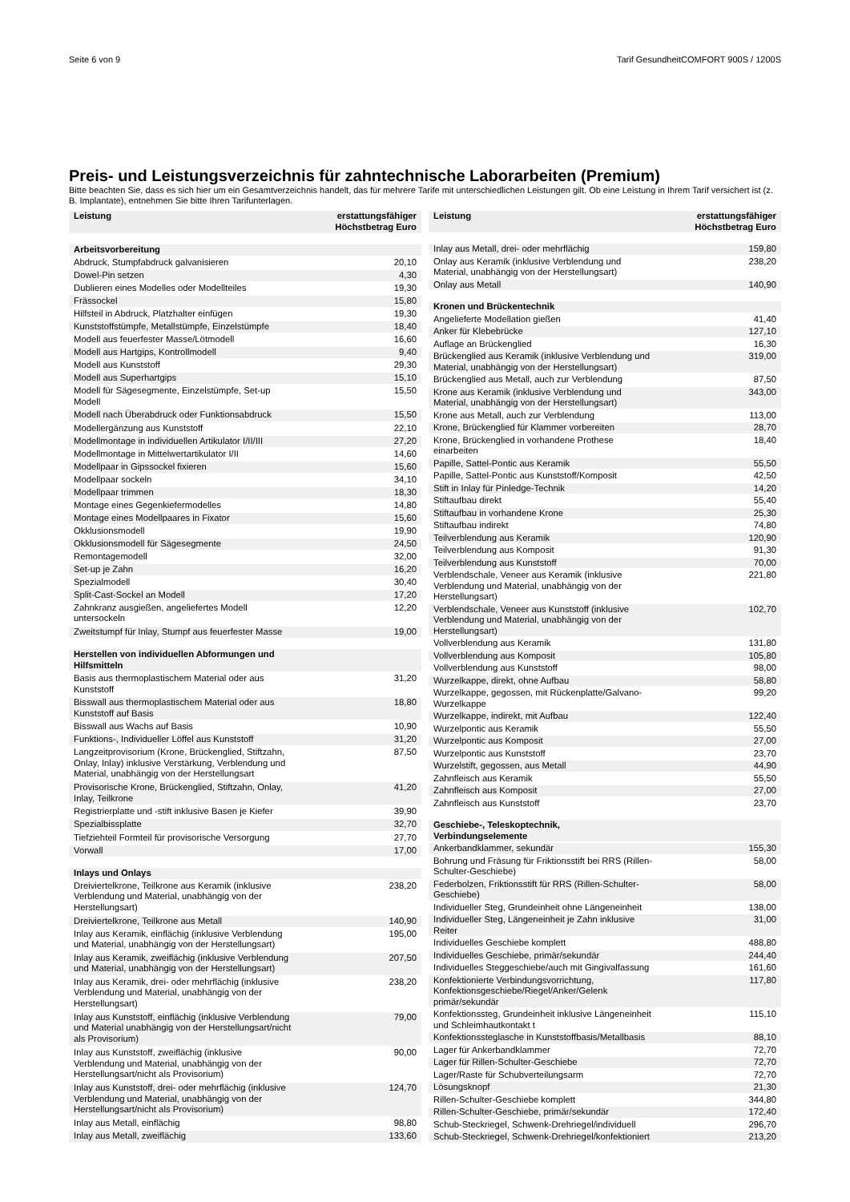Seite 6 von 9 Tarif GesundheitCOMFORT 900S / 1200S
Preis- und Leistungsverzeichnis für zahntechnische Laborarbeiten (Premium)
Bitte beachten Sie, dass es sich hier um ein Gesamtverzeichnis handelt, das für mehrere Tarife mit unterschiedlichen Leistungen gilt. Ob eine Leistung in Ihrem Tarif versichert ist (z. B. Implantate), entnehmen Sie bitte Ihren Tarifunterlagen.
| Leistung | erstattungsfähiger Höchstbetrag Euro |
| --- | --- |
| Arbeitsvorbereitung | |
| Abdruck, Stumpfabdruck galvanisieren | 20,10 |
| Dowel-Pin setzen | 4,30 |
| Dublieren eines Modelles oder Modellteiles | 19,30 |
| Frässockel | 15,80 |
| Hilfsteil in Abdruck, Platzhalter einfügen | 19,30 |
| Kunststoffstümpfe, Metallstümpfe, Einzelstümpfe | 18,40 |
| Modell aus feuerfester Masse/Lötmodell | 16,60 |
| Modell aus Hartgips, Kontrollmodell | 9,40 |
| Modell aus Kunststoff | 29,30 |
| Modell aus Superhartgips | 15,10 |
| Modell für Sägesegmente, Einzelstümpfe, Set-up Modell | 15,50 |
| Modell nach Überabdruck oder Funktionsabdruck | 15,50 |
| Modellergänzung aus Kunststoff | 22,10 |
| Modellmontage in individuellen Artikulator I/II/III | 27,20 |
| Modellmontage in Mittelwertartikulator I/II | 14,60 |
| Modellpaar in Gipssockel fixieren | 15,60 |
| Modellpaar sockeln | 34,10 |
| Modellpaar trimmen | 18,30 |
| Montage eines Gegenkiefermodelles | 14,80 |
| Montage eines Modellpaares in Fixator | 15,60 |
| Okklusionsmodell | 19,90 |
| Okklusionsmodell für Sägesegmente | 24,50 |
| Remontagemodell | 32,00 |
| Set-up je Zahn | 16,20 |
| Spezialmodell | 30,40 |
| Split-Cast-Sockel an Modell | 17,20 |
| Zahnkranz ausgießen, angeliefertes Modell untersockeln | 12,20 |
| Zweitstumpf für Inlay, Stumpf aus feuerfester Masse | 19,00 |
| Herstellen von individuellen Abformungen und Hilfsmitteln | |
| Basis aus thermoplastischem Material oder aus Kunststoff | 31,20 |
| Bisswall aus thermoplastischem Material oder aus Kunststoff auf Basis | 18,80 |
| Bisswall aus Wachs auf Basis | 10,90 |
| Funktions-, Individueller Löffel aus Kunststoff | 31,20 |
| Langzeitprovisorium (Krone, Brückenglied, Stiftzahn, Onlay, Inlay) inklusive Verstärkung, Verblendung und Material, unabhängig von der Herstellungsart | 87,50 |
| Provisorische Krone, Brückenglied, Stiftzahn, Onlay, Inlay, Teilkrone | 41,20 |
| Registrierplatte und -stift inklusive Basen je Kiefer | 39,90 |
| Spezialbissplatte | 32,70 |
| Tiefziehteil Formteil für provisorische Versorgung | 27,70 |
| Vorwall | 17,00 |
| Inlays und Onlays | |
| Dreiviertelkrone, Teilkrone aus Keramik (inklusive Verblendung und Material, unabhängig von der Herstellungsart) | 238,20 |
| Dreiviertelkrone, Teilkrone aus Metall | 140,90 |
| Inlay aus Keramik, einflächig (inklusive Verblendung und Material, unabhängig von der Herstellungsart) | 195,00 |
| Inlay aus Keramik, zweiflächig (inklusive Verblendung und Material, unabhängig von der Herstellungsart) | 207,50 |
| Inlay aus Keramik, drei- oder mehrflächig (inklusive Verblendung und Material, unabhängig von der Herstellungsart) | 238,20 |
| Inlay aus Kunststoff, einflächig (inklusive Verblendung und Material unabhängig von der Herstellungsart/nicht als Provisorium) | 79,00 |
| Inlay aus Kunststoff, zweiflächig (inklusive Verblendung und Material, unabhängig von der Herstellungsart/nicht als Provisorium) | 90,00 |
| Inlay aus Kunststoff, drei- oder mehrflächig (inklusive Verblendung und Material, unabhängig von der Herstellungsart/nicht als Provisorium) | 124,70 |
| Inlay aus Metall, einflächig | 98,80 |
| Inlay aus Metall, zweiflächig | 133,60 |
| Leistung | erstattungsfähiger Höchstbetrag Euro |
| --- | --- |
| Inlay aus Metall, drei- oder mehrflächig | 159,80 |
| Onlay aus Keramik (inklusive Verblendung und Material, unabhängig von der Herstellungsart) | 238,20 |
| Onlay aus Metall | 140,90 |
| Kronen und Brückentechnik | |
| Angelieferte Modellation gießen | 41,40 |
| Anker für Klebebrücke | 127,10 |
| Auflage an Brückenglied | 16,30 |
| Brückenglied aus Keramik (inklusive Verblendung und Material, unabhängig von der Herstellungsart) | 319,00 |
| Brückenglied aus Metall, auch zur Verblendung | 87,50 |
| Krone aus Keramik (inklusive Verblendung und Material, unabhängig von der Herstellungsart) | 343,00 |
| Krone aus Metall, auch zur Verblendung | 113,00 |
| Krone, Brückenglied für Klammer vorbereiten | 28,70 |
| Krone, Brückenglied in vorhandene Prothese einarbeiten | 18,40 |
| Papille, Sattel-Pontic aus Keramik | 55,50 |
| Papille, Sattel-Pontic aus Kunststoff/Komposit | 42,50 |
| Stift in Inlay für Pinledge-Technik | 14,20 |
| Stiftaufbau direkt | 55,40 |
| Stiftaufbau in vorhandene Krone | 25,30 |
| Stiftaufbau indirekt | 74,80 |
| Teilverblendung aus Keramik | 120,90 |
| Teilverblendung aus Komposit | 91,30 |
| Teilverblendung aus Kunststoff | 70,00 |
| Verblendschale, Veneer aus Keramik (inklusive Verblendung und Material, unabhängig von der Herstellungsart) | 221,80 |
| Verblendschale, Veneer aus Kunststoff (inklusive Verblendung und Material, unabhängig von der Herstellungsart) | 102,70 |
| Vollverblendung aus Keramik | 131,80 |
| Vollverblendung aus Komposit | 105,80 |
| Vollverblendung aus Kunststoff | 98,00 |
| Wurzelkappe, direkt, ohne Aufbau | 58,80 |
| Wurzelkappe, gegossen, mit Rückenplatte/Galvano-Wurzelkappe | 99,20 |
| Wurzelkappe, indirekt, mit Aufbau | 122,40 |
| Wurzelpontic aus Keramik | 55,50 |
| Wurzelpontic aus Komposit | 27,00 |
| Wurzelpontic aus Kunststoff | 23,70 |
| Wurzelstift, gegossen, aus Metall | 44,90 |
| Zahnfleisch aus Keramik | 55,50 |
| Zahnfleisch aus Komposit | 27,00 |
| Zahnfleisch aus Kunststoff | 23,70 |
| Geschiebe-, Teleskoptechnik, Verbindungselemente | |
| Ankerbandklammer, sekundär | 155,30 |
| Bohrung und Fräsung für Friktionsstift bei RRS (Rillen-Schulter-Geschiebe) | 58,00 |
| Federbolzen, Friktionsstift für RRS (Rillen-Schulter-Geschiebe) | 58,00 |
| Individueller Steg, Grundeinheit ohne Längeneinheit | 138,00 |
| Individueller Steg, Längeneinheit je Zahn inklusive Reiter | 31,00 |
| Individuelles Geschiebe komplett | 488,80 |
| Individuelles Geschiebe, primär/sekundär | 244,40 |
| Individuelles Steggeschiebe/auch mit Gingivalfassung | 161,60 |
| Konfektionierte Verbindungsvorrichtung, Konfektionsgeschiebe/Riegel/Anker/Gelenk primär/sekundär | 117,80 |
| Konfektionssteg, Grundeinheit inklusive Längeneinheit und Schleimhautkontakt t | 115,10 |
| Konfektionssteglasche in Kunststoffbasis/Metallbasis | 88,10 |
| Lager für Ankerbandklammer | 72,70 |
| Lager für Rillen-Schulter-Geschiebe | 72,70 |
| Lager/Raste für Schubverteilungsarm | 72,70 |
| Lösungsknopf | 21,30 |
| Rillen-Schulter-Geschiebe komplett | 344,80 |
| Rillen-Schulter-Geschiebe, primär/sekundär | 172,40 |
| Schub-Steckriegel, Schwenk-Drehriegel/individuell | 296,70 |
| Schub-Steckriegel, Schwenk-Drehriegel/konfektioniert | 213,20 |